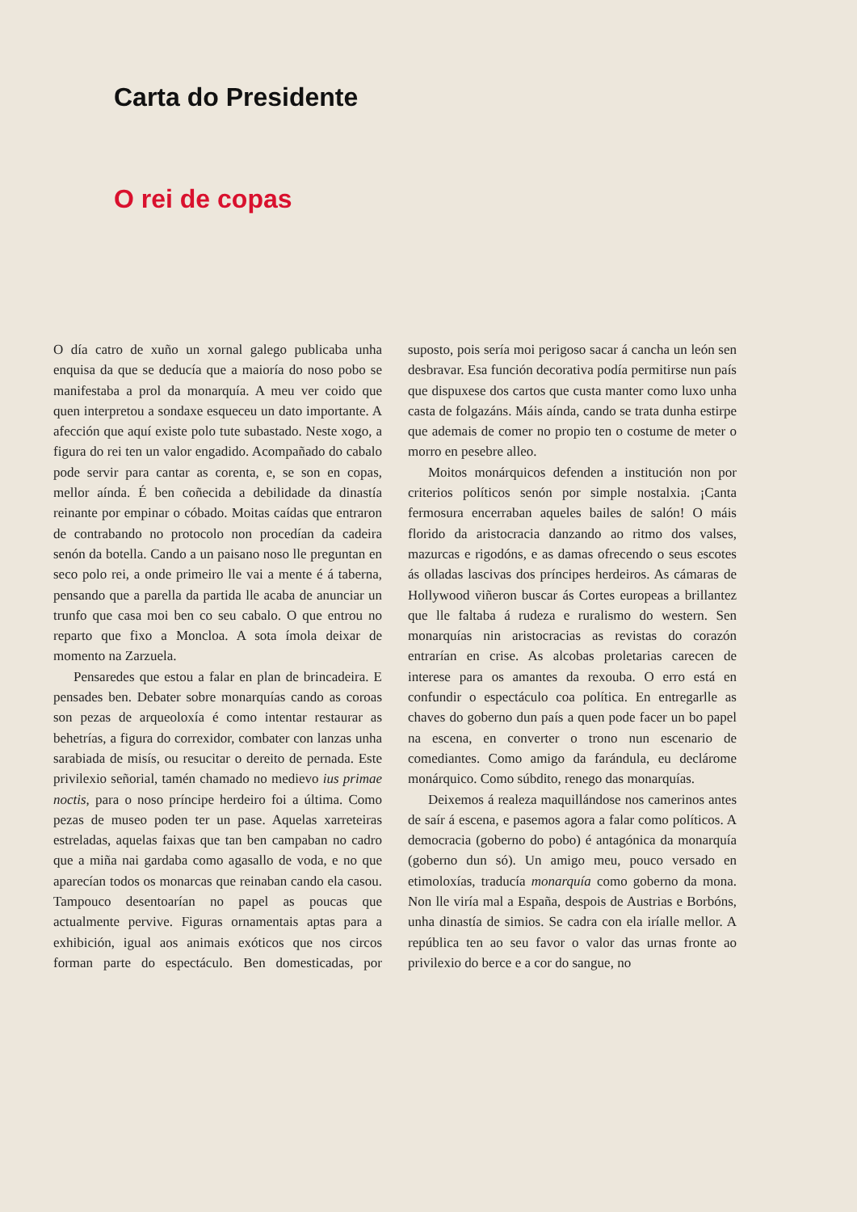Carta do Presidente
O rei de copas
O día catro de xuño un xornal galego publicaba unha enquisa da que se deducía que a maioría do noso pobo se manifestaba a prol da monarquía. A meu ver coido que quen interpretou a sondaxe esqueceu un dato importante. A afección que aquí existe polo tute subastado. Neste xogo, a figura do rei ten un valor engadido. Acompañado do cabalo pode servir para cantar as corenta, e, se son en copas, mellor aínda. É ben coñecida a debilidade da dinastía reinante por empinar o cóbado. Moitas caídas que entraron de contrabando no protocolo non procedían da cadeira senón da botella. Cando a un paisano noso lle preguntan en seco polo rei, a onde primeiro lle vai a mente é á taberna, pensando que a parella da partida lle acaba de anunciar un trunfo que casa moi ben co seu cabalo. O que entrou no reparto que fixo a Moncloa. A sota ímola deixar de momento na Zarzuela.
Pensaredes que estou a falar en plan de brincadeira. E pensades ben. Debater sobre monarquías cando as coroas son pezas de arqueoloxía é como intentar restaurar as behetrías, a figura do correxidor, combater con lanzas unha sarabiada de misís, ou resucitar o dereito de pernada. Este privilexio señorial, tamén chamado no medievo ius primae noctis, para o noso príncipe herdeiro foi a última. Como pezas de museo poden ter un pase. Aquelas xarreteiras estreladas, aquelas faixas que tan ben campaban no cadro que a miña nai gardaba como agasallo de voda, e no que aparecían todos os monarcas que reinaban cando ela casou. Tampouco desentoarían no papel as poucas que actualmente pervive. Figuras ornamentais aptas para a exhibición, igual aos animais exóticos que nos circos forman parte do espectáculo. Ben domesticadas, por suposto, pois sería moi perigoso sacar á cancha un león sen desbravar. Esa función decorativa podía permitirse nun país que dispuxese dos cartos que custa manter como luxo unha casta de folgazáns. Máis aínda, cando se trata dunha estirpe que ademais de comer no propio ten o costume de meter o morro en pesebre alleo.
Moitos monárquicos defenden a institución non por criterios políticos senón por simple nostalxia. ¡Canta fermosura encerraban aqueles bailes de salón! O máis florido da aristocracia danzando ao ritmo dos valses, mazurcas e rigodóns, e as damas ofrecendo o seus escotes ás olladas lascivas dos príncipes herdeiros. As cámaras de Hollywood viñeron buscar ás Cortes europeas a brillantez que lle faltaba á rudeza e ruralismo do western. Sen monarquías nin aristocracias as revistas do corazón entrarían en crise. As alcobas proletarias carecen de interese para os amantes da rexouba. O erro está en confundir o espectáculo coa política. En entregarlle as chaves do goberno dun país a quen pode facer un bo papel na escena, en converter o trono nun escenario de comediantes. Como amigo da farándula, eu declárome monárquico. Como súbdito, renego das monarquías.
Deixemos á realeza maquillándose nos camerinos antes de saír á escena, e pasemos agora a falar como políticos. A democracia (goberno do pobo) é antagónica da monarquía (goberno dun só). Un amigo meu, pouco versado en etimoloxías, traducía monarquía como goberno da mona. Non lle viría mal a España, despois de Austrias e Borbóns, unha dinastía de simios. Se cadra con ela iríalle mellor. A república ten ao seu favor o valor das urnas fronte ao privilexio do berce e a cor do sangue, no